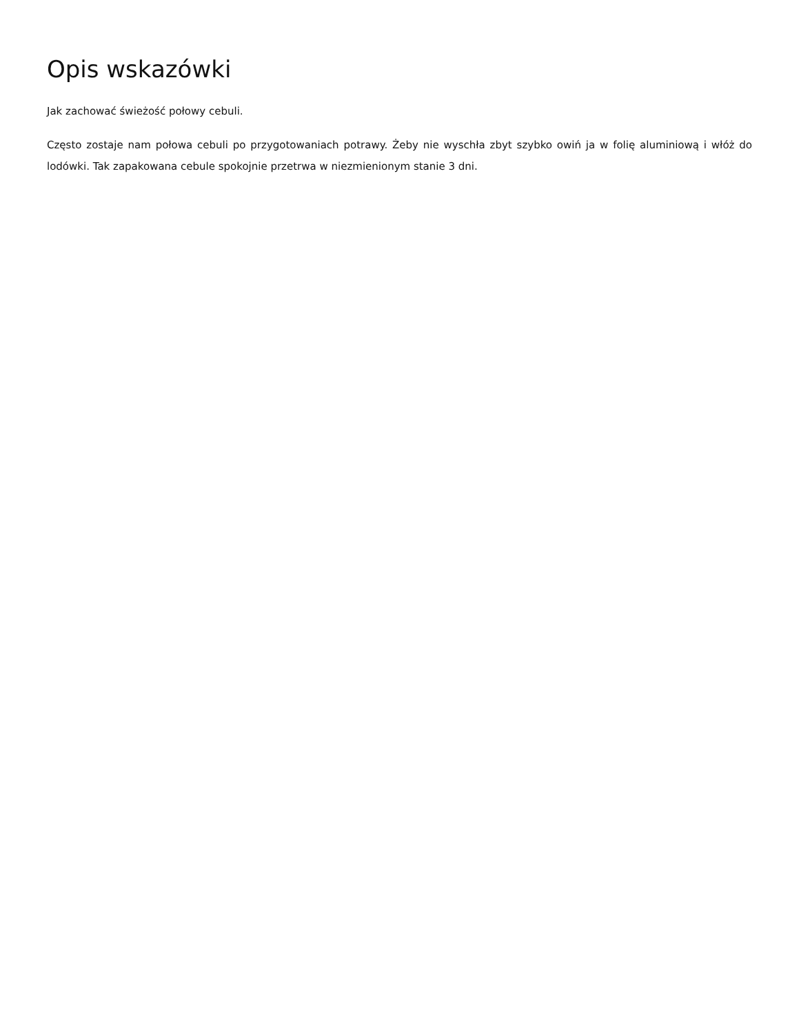Opis wskazówki
Jak zachować świeżość połowy cebuli.
Często zostaje nam połowa cebuli po przygotowaniach potrawy. Żeby nie wyschła zbyt szybko owiń ja w folię aluminiową i włóż do lodówki. Tak zapakowana cebule spokojnie przetrwa w niezmienionym stanie 3 dni.